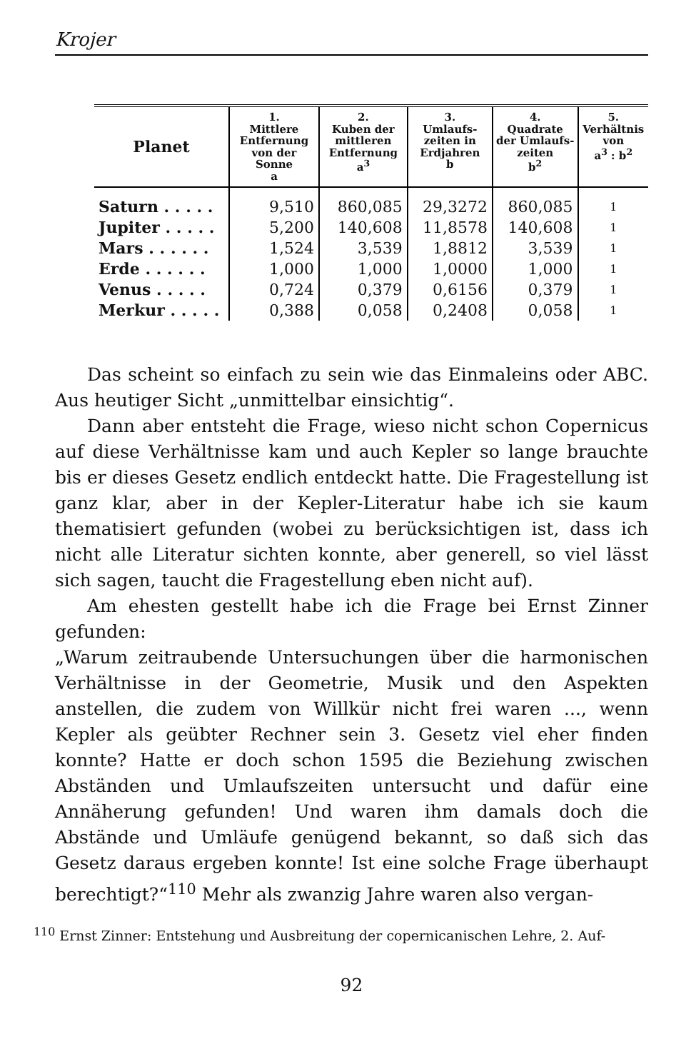Krojer
| Planet | 1. Mittlere Entfernung von der Sonne a | 2. Kuben der mittleren Entfernung a<sup>3</sup> | 3. Umlaufs-zeiten in Erdjahren b | 4. Quadrate der Umlaufs-zeiten b<sup>2</sup> | 5. Verhältnis von a<sup>3</sup> : b<sup>2</sup> |
| --- | --- | --- | --- | --- | --- |
| Saturn . . . . . | 9,510 | 860,085 | 29,3272 | 860,085 | 1 |
| Jupiter . . . . . | 5,200 | 140,608 | 11,8578 | 140,608 | 1 |
| Mars . . . . . . | 1,524 | 3,539 | 1,8812 | 3,539 | 1 |
| Erde . . . . . . | 1,000 | 1,000 | 1,0000 | 1,000 | 1 |
| Venus . . . . . | 0,724 | 0,379 | 0,6156 | 0,379 | 1 |
| Merkur . . . . . | 0,388 | 0,058 | 0,2408 | 0,058 | 1 |
Das scheint so einfach zu sein wie das Einmaleins oder ABC. Aus heutiger Sicht „unmittelbar einsichtig“.
Dann aber entsteht die Frage, wieso nicht schon Copernicus auf diese Verhältnisse kam und auch Kepler so lange brauchte bis er dieses Gesetz endlich entdeckt hatte. Die Fragestellung ist ganz klar, aber in der Kepler-Literatur habe ich sie kaum thematisiert gefunden (wobei zu berücksichtigen ist, dass ich nicht alle Literatur sichten konnte, aber generell, so viel lässt sich sagen, taucht die Fragestellung eben nicht auf).
Am ehesten gestellt habe ich die Frage bei Ernst Zinner gefunden:
„Warum zeitraubende Untersuchungen über die harmonischen Verhältnisse in der Geometrie, Musik und den Aspekten anstellen, die zudem von Willkür nicht frei waren ..., wenn Kepler als geübter Rechner sein 3. Gesetz viel eher finden konnte? Hatte er doch schon 1595 die Beziehung zwischen Abständen und Umlaufszeiten untersucht und dafür eine Annäherung gefunden! Und waren ihm damals doch die Abstände und Umläufe genügend bekannt, so daß sich das Gesetz daraus ergeben konnte! Ist eine solche Frage überhaupt berechtigt?“<sup>110</sup> Mehr als zwanzig Jahre waren also vergan-
<sup>110</sup> Ernst Zinner: Entstehung und Ausbreitung der copernicanischen Lehre, 2. Auf-
92